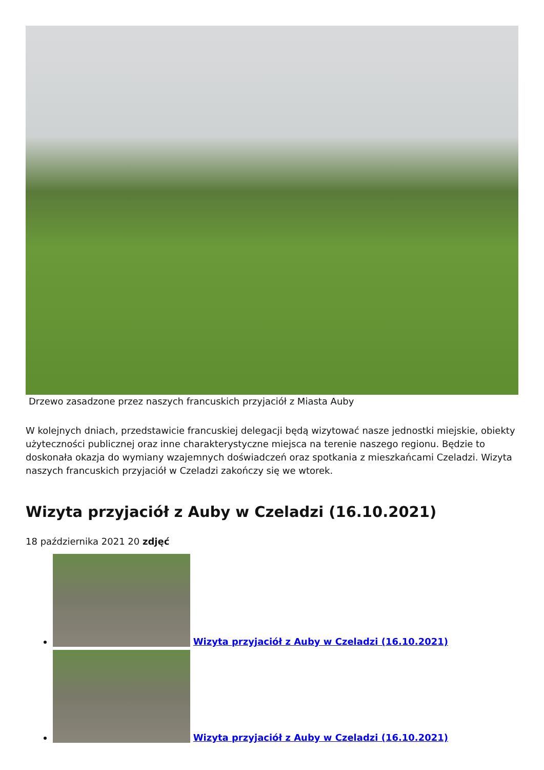Drzewo zasadzone przez naszych francuskich przyjaciół z Miasta Auby
W kolejnych dniach, przedstawicie francuskiej delegacji będą wizytować nasze jednostki miejskie, obiekty użyteczności publicznej oraz inne charakterystyczne miejsca na terenie naszego regionu. Będzie to doskonała okazja do wymiany wzajemnych doświadczeń oraz spotkania z mieszkańcami Czeladzi. Wizyta naszych francuskich przyjaciół w Czeladzi zakończy się we wtorek.
Wizyta przyjaciół z Auby w Czeladzi (16.10.2021)
18 października 2021 20 zdjęć
Wizyta przyjaciół z Auby w Czeladzi (16.10.2021)
Wizyta przyjaciół z Auby w Czeladzi (16.10.2021)